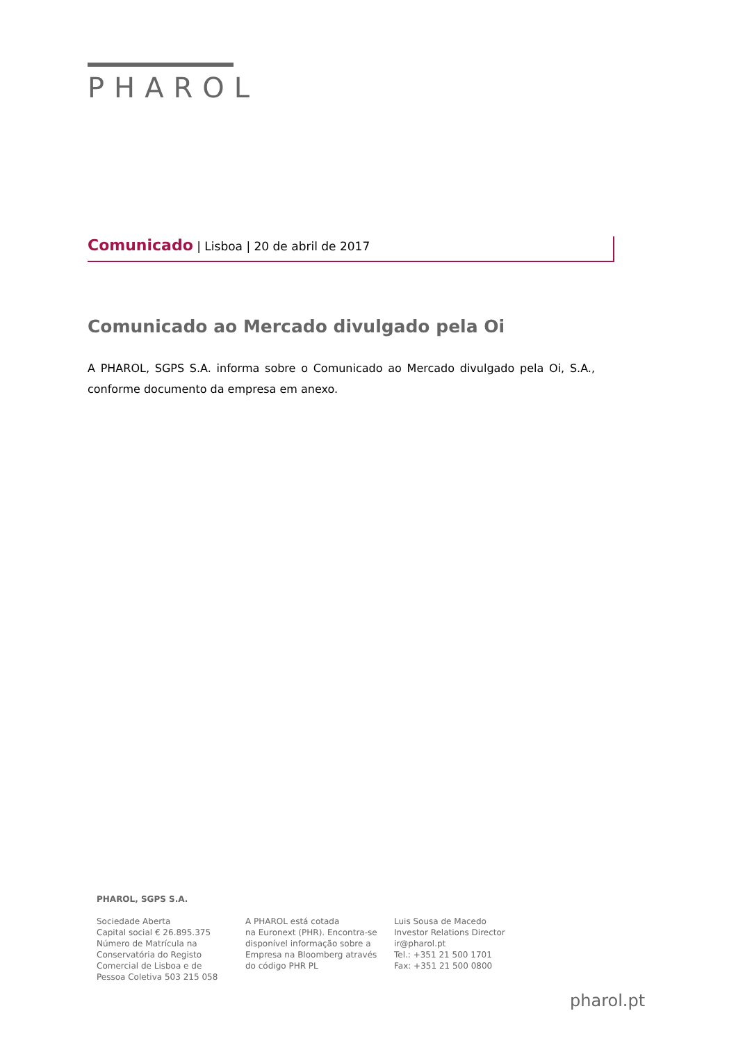PHAROL
Comunicado | Lisboa | 20 de abril de 2017
Comunicado ao Mercado divulgado pela Oi
A PHAROL, SGPS S.A. informa sobre o Comunicado ao Mercado divulgado pela Oi, S.A., conforme documento da empresa em anexo.
PHAROL, SGPS S.A.
Sociedade Aberta
Capital social € 26.895.375
Número de Matrícula na
Conservatória do Registo
Comercial de Lisboa e de
Pessoa Coletiva 503 215 058
A PHAROL está cotada
na Euronext (PHR). Encontra-se
disponível informação sobre a
Empresa na Bloomberg através
do código PHR PL
Luis Sousa de Macedo
Investor Relations Director
ir@pharol.pt
Tel.: +351 21 500 1701
Fax: +351 21 500 0800
pharol.pt